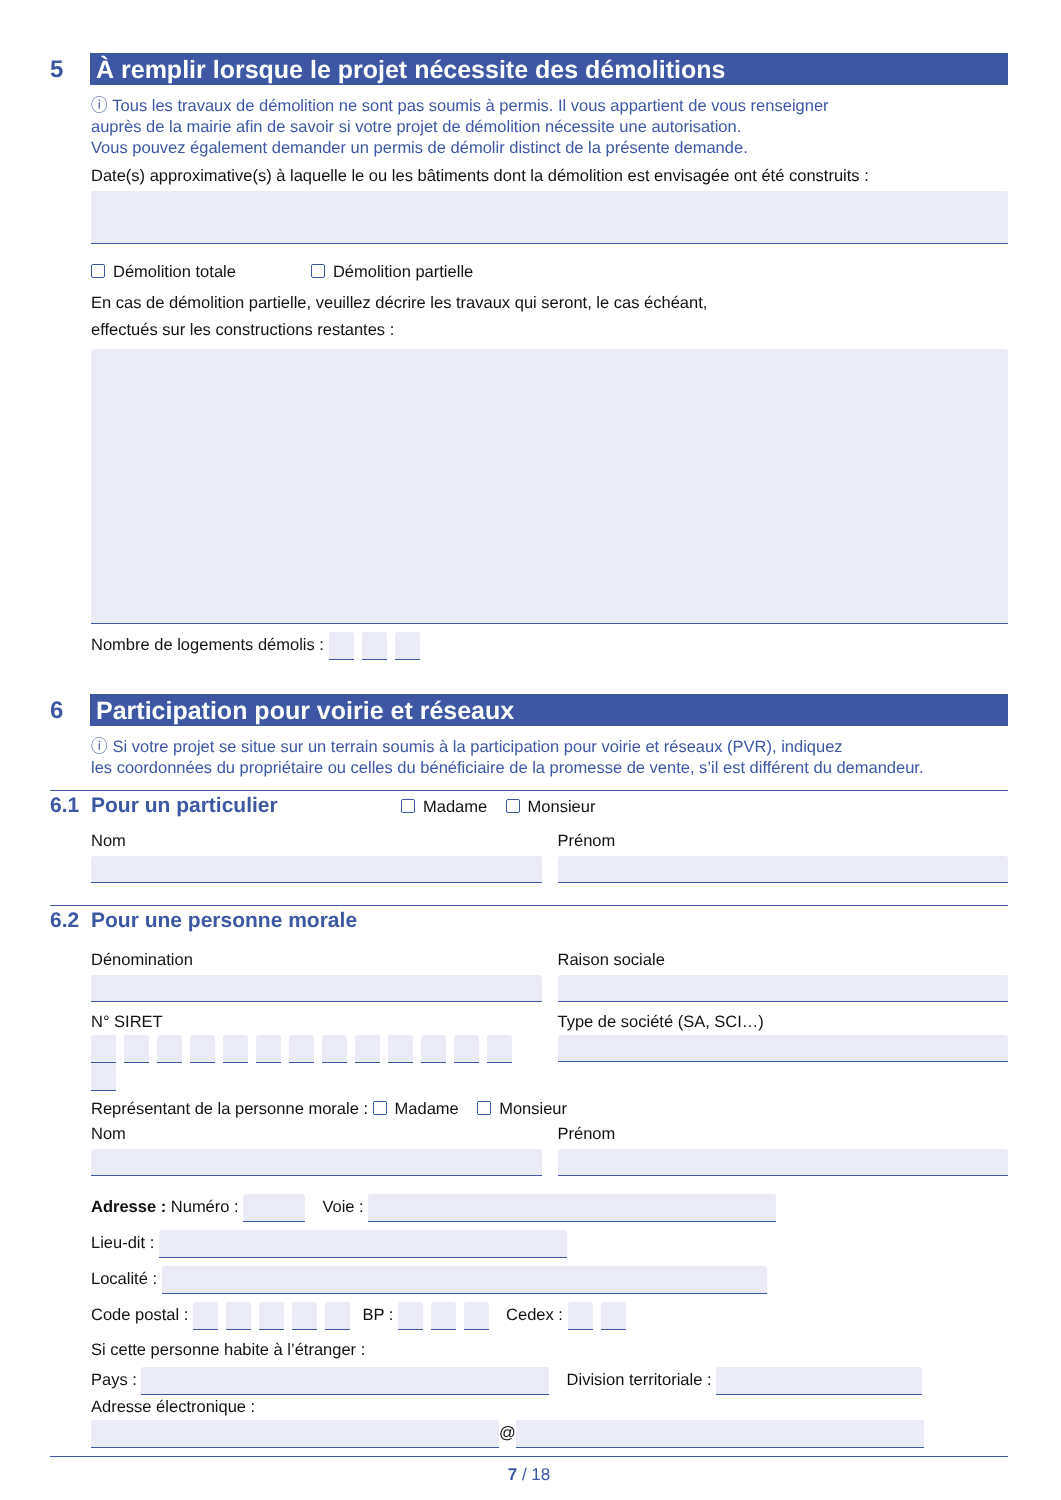5
À remplir lorsque le projet nécessite des démolitions
ⓘ Tous les travaux de démolition ne sont pas soumis à permis. Il vous appartient de vous renseigner
auprès de la mairie afin de savoir si votre projet de démolition nécessite une autorisation.
Vous pouvez également demander un permis de démolir distinct de la présente demande.
Date(s) approximative(s) à laquelle le ou les bâtiments dont la démolition est envisagée ont été construits :
Démolition totale Démolition partielle
En cas de démolition partielle, veuillez décrire les travaux qui seront, le cas échéant,
effectués sur les constructions restantes :
Nombre de logements démolis :
6
Participation pour voirie et réseaux
ⓘ Si votre projet se situe sur un terrain soumis à la participation pour voirie et réseaux (PVR), indiquez
les coordonnées du propriétaire ou celles du bénéficiaire de la promesse de vente, s’il est différent du demandeur.
6.1 Pour un particulier Madame Monsieur
Nom Prénom
6.2 Pour une personne morale
Dénomination Raison sociale
N° SIRET Type de société (SA, SCI…)
Représentant de la personne morale : Madame Monsieur
Nom Prénom
Adresse : Numéro : Voie :
Lieu-dit :
Localité :
Code postal : BP : Cedex :
Si cette personne habite à l’étranger :
Pays : Division territoriale :
Adresse électronique :
@
7 / 18